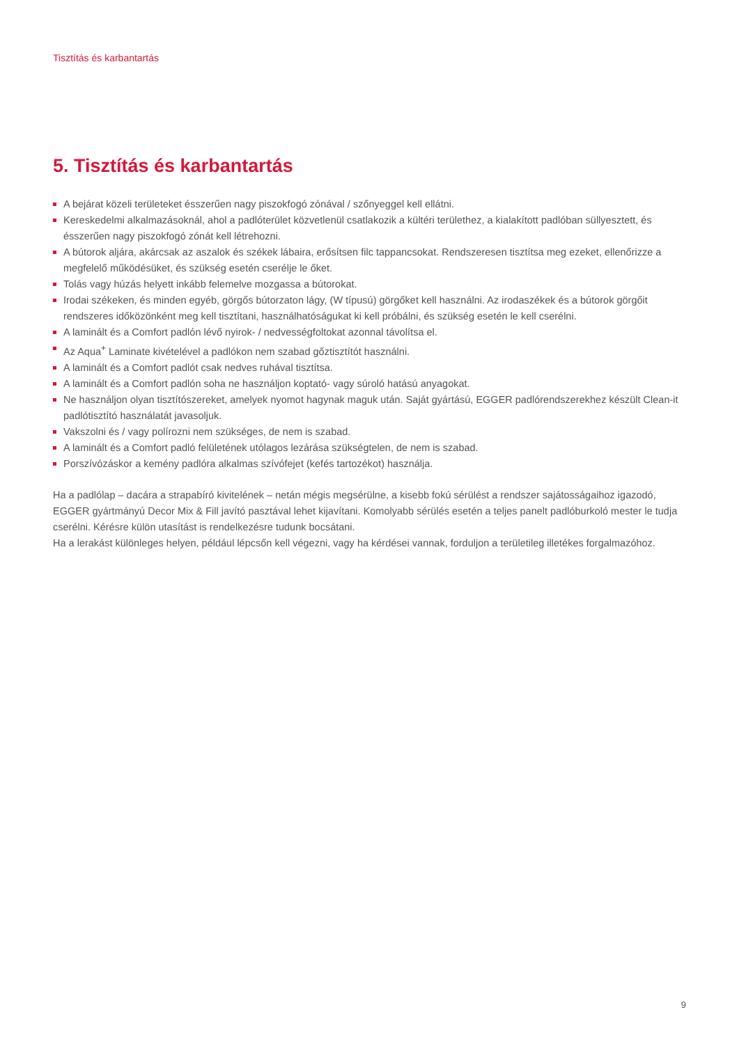Tisztítás és karbantartás
5. Tisztítás és karbantartás
A bejárat közeli területeket ésszerűen nagy piszokfogó zónával / szőnyeggel kell ellátni.
Kereskedelmi alkalmazásoknál, ahol a padlóterület közvetlenül csatlakozik a kültéri területhez, a kialakított padlóban süllyesztett, és ésszerűen nagy piszokfogó zónát kell létrehozni.
A bútorok aljára, akárcsak az aszalok és székek lábaira, erősítsen filc tappancsokat. Rendszeresen tisztítsa meg ezeket, ellenőrizze a megfelelő működésüket, és szükség esetén cserélje le őket.
Tolás vagy húzás helyett inkább felemelve mozgassa a bútorokat.
Irodai székeken, és minden egyéb, görgős bútorzaton lágy, (W típusú) görgőket kell használni. Az irodaszékek és a bútorok görgőit rendszeres időközönként meg kell tisztítani, használhatóságukat ki kell próbálni, és szükség esetén le kell cserélni.
A laminált és a Comfort padlón lévő nyirok- / nedvességfoltokat azonnal távolítsa el.
Az Aqua<sup>+</sup> Laminate kivételével a padlókon nem szabad gőztisztítót használni.
A laminált és a Comfort padlót csak nedves ruhával tisztítsa.
A laminált és a Comfort padlón soha ne használjon koptató- vagy súroló hatású anyagokat.
Ne használjon olyan tisztítószereket, amelyek nyomot hagynak maguk után. Saját gyártású, EGGER padlórendszerekhez készült Clean-it padlótisztító használatát javasoljuk.
Vakszolni és / vagy polírozni nem szükséges, de nem is szabad.
A laminált és a Comfort padló felületének utólagos lezárása szükségtelen, de nem is szabad.
Porszívózáskor a kemény padlóra alkalmas szívófejet (kefés tartozékot) használja.
Ha a padlólap – dacára a strapabíró kivitelének – netán mégis megsérülne, a kisebb fokú sérülést a rendszer sajátosságaihoz igazodó, EGGER gyártmányú Decor Mix & Fill javító pasztával lehet kijavítani. Komolyabb sérülés esetén a teljes panelt padlóburkoló mester le tudja cserélni. Kérésre külön utasítást is rendelkezésre tudunk bocsátani.
Ha a lerakást különleges helyen, például lépcsőn kell végezni, vagy ha kérdései vannak, forduljon a területileg illetékes forgalmazóhoz.
9